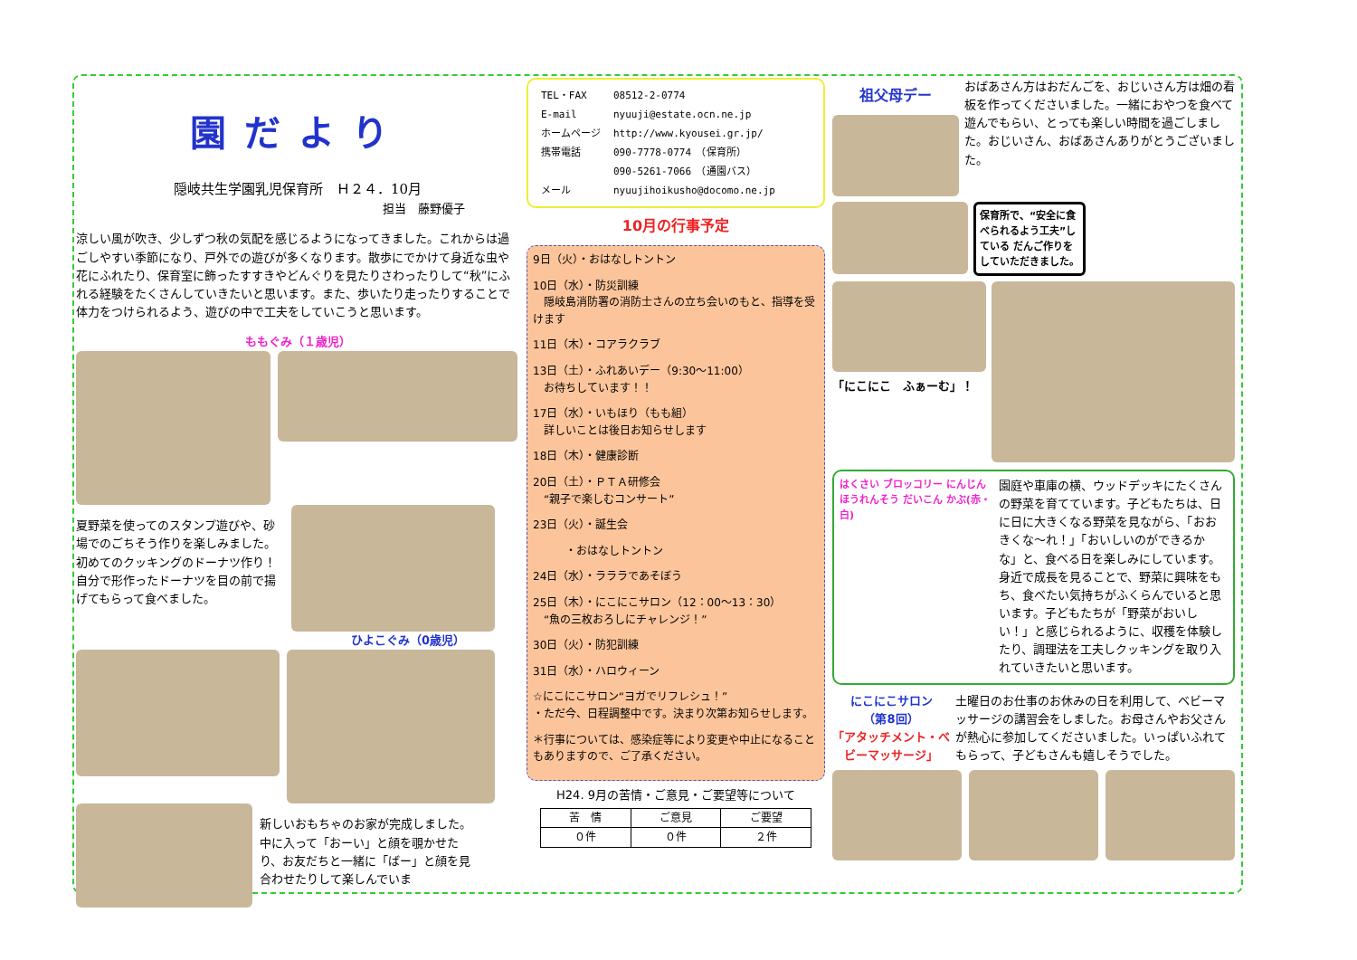園だより
隠岐共生学園乳児保育所　Ｈ２４．10月
担当　藤野優子
涼しい風が吹き、少しずつ秋の気配を感じるようになってきました。これからは過ごしやすい季節になり、戸外での遊びが多くなります。散歩にでかけて身近な虫や花にふれたり、保育室に飾ったすすきやどんぐりを見たりさわったりして“秋”にふれる経験をたくさんしていきたいと思います。また、歩いたり走ったりすることで体力をつけられるよう、遊びの中で工夫をしていこうと思います。
ももぐみ（１歳児）
夏野菜を使ってのスタンプ遊びや、砂場でのごちそう作りを楽しみました。初めてのクッキングのドーナツ作り！自分で形作ったドーナツを目の前で揚げてもらって食べました。
ひよこぐみ（0歳児）
新しいおもちゃのお家が完成しました。中に入って「おーい」と顔を覗かせたり、お友だちと一緒に「ばー」と顔を見合わせたりして楽しんでいま
| TEL・FAX | 08512-2-0774 |
| E-mail | nyuuji@estate.ocn.ne.jp |
| ホームページ | http://www.kyousei.gr.jp/ |
| 携帯電話 | 090-7778-0774 （保育所） |
| | 090-5261-7066 （通園バス） |
| メール | nyuujihoikusho@docomo.ne.jp |
10月の行事予定
9日（火）・おはなしトントン
10日（水）・防災訓練
　隠岐島消防署の消防士さんの立ち会いのもと、指導を受けます
11日（木）・コアラクラブ
13日（土）・ふれあいデー（9:30～11:00）
　お待ちしています！！
17日（水）・いもほり（もも組）
　詳しいことは後日お知らせします
18日（木）・健康診断
20日（土）・ＰＴＡ研修会
　“親子で楽しむコンサート”
23日（火）・誕生会
　　　・おはなしトントン
24日（水）・ラララであそぼう
25日（木）・にこにこサロン（12：00～13：30）
　“魚の三枚おろしにチャレンジ！”
30日（火）・防犯訓練
31日（水）・ハロウィーン
☆にこにこサロン“ヨガでリフレシュ！”
・ただ今、日程調整中です。決まり次第お知らせします。
＊行事については、感染症等により変更や中止になることもありますので、ご了承ください。
H24. 9月の苦情・ご意見・ご要望等について
| 苦 情 | ご意見 | ご要望 |
| --- | --- | --- |
| ０件 | ０件 | ２件 |
祖父母デー
おばあさん方はおだんごを、おじいさん方は畑の看板を作ってくださいました。一緒におやつを食べて遊んでもらい、とっても楽しい時間を過ごしました。おじいさん、おばあさんありがとうございました。
保育所で、“安全に食べられるよう工夫”している だんご作りをしていただきました。
「にこにこ　ふぁーむ」！
はくさい ブロッコリー にんじん ほうれんそう だいこん かぶ(赤・白)
園庭や車庫の横、ウッドデッキにたくさんの野菜を育てています。子どもたちは、日に日に大きくなる野菜を見ながら、「おおきくな～れ！」「おいしいのができるかな」と、食べる日を楽しみにしています。身近で成長を見ることで、野菜に興味をもち、食べたい気持ちがふくらんでいると思います。子どもたちが「野菜がおいしい！」と感じられるように、収穫を体験したり、調理法を工夫しクッキングを取り入れていきたいと思います。
にこにこサロン
（第8回）
「アタッチメント・ベビーマッサージ」
土曜日のお仕事のお休みの日を利用して、ベビーマッサージの講習会をしました。お母さんやお父さんが熱心に参加してくださいました。いっぱいふれてもらって、子どもさんも嬉しそうでした。